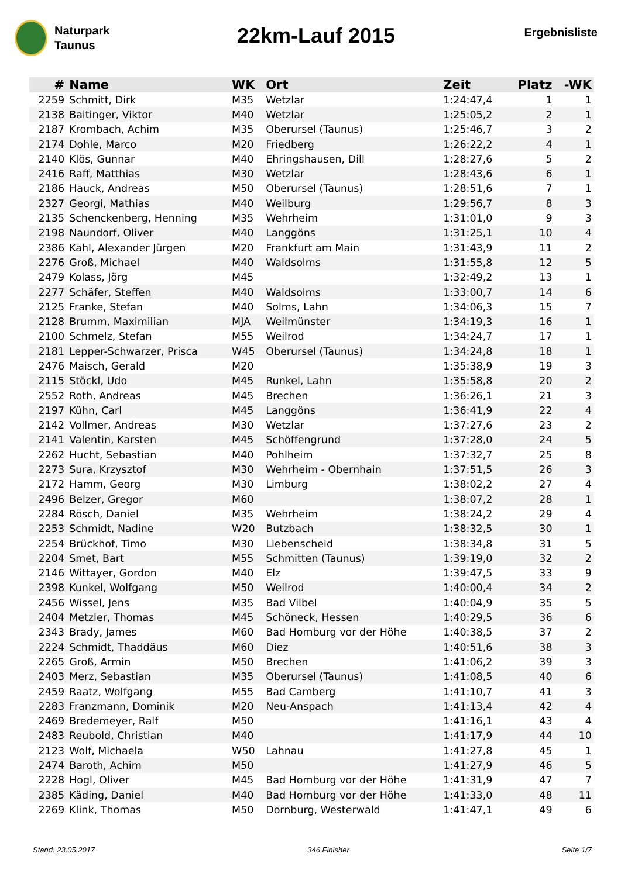Naturpark
Taunus
22km-Lauf 2015
Ergebnisliste
| # | Name | WK | Ort | Zeit | Platz | -WK |
| --- | --- | --- | --- | --- | --- | --- |
| 2259 | Schmitt, Dirk | M35 | Wetzlar | 1:24:47,4 | 1 | 1 |
| 2138 | Baitinger, Viktor | M40 | Wetzlar | 1:25:05,2 | 2 | 1 |
| 2187 | Krombach, Achim | M35 | Oberursel (Taunus) | 1:25:46,7 | 3 | 2 |
| 2174 | Dohle, Marco | M20 | Friedberg | 1:26:22,2 | 4 | 1 |
| 2140 | Klös, Gunnar | M40 | Ehringshausen, Dill | 1:28:27,6 | 5 | 2 |
| 2416 | Raff, Matthias | M30 | Wetzlar | 1:28:43,6 | 6 | 1 |
| 2186 | Hauck, Andreas | M50 | Oberursel (Taunus) | 1:28:51,6 | 7 | 1 |
| 2327 | Georgi, Mathias | M40 | Weilburg | 1:29:56,7 | 8 | 3 |
| 2135 | Schenckenberg, Henning | M35 | Wehrheim | 1:31:01,0 | 9 | 3 |
| 2198 | Naundorf, Oliver | M40 | Langgöns | 1:31:25,1 | 10 | 4 |
| 2386 | Kahl, Alexander Jürgen | M20 | Frankfurt am Main | 1:31:43,9 | 11 | 2 |
| 2276 | Groß, Michael | M40 | Waldsolms | 1:31:55,8 | 12 | 5 |
| 2479 | Kolass, Jörg | M45 | | 1:32:49,2 | 13 | 1 |
| 2277 | Schäfer, Steffen | M40 | Waldsolms | 1:33:00,7 | 14 | 6 |
| 2125 | Franke, Stefan | M40 | Solms, Lahn | 1:34:06,3 | 15 | 7 |
| 2128 | Brumm, Maximilian | MJA | Weilmünster | 1:34:19,3 | 16 | 1 |
| 2100 | Schmelz, Stefan | M55 | Weilrod | 1:34:24,7 | 17 | 1 |
| 2181 | Lepper-Schwarzer, Prisca | W45 | Oberursel (Taunus) | 1:34:24,8 | 18 | 1 |
| 2476 | Maisch, Gerald | M20 | | 1:35:38,9 | 19 | 3 |
| 2115 | Stöckl, Udo | M45 | Runkel, Lahn | 1:35:58,8 | 20 | 2 |
| 2552 | Roth, Andreas | M45 | Brechen | 1:36:26,1 | 21 | 3 |
| 2197 | Kühn, Carl | M45 | Langgöns | 1:36:41,9 | 22 | 4 |
| 2142 | Vollmer, Andreas | M30 | Wetzlar | 1:37:27,6 | 23 | 2 |
| 2141 | Valentin, Karsten | M45 | Schöffengrund | 1:37:28,0 | 24 | 5 |
| 2262 | Hucht, Sebastian | M40 | Pohlheim | 1:37:32,7 | 25 | 8 |
| 2273 | Sura, Krzysztof | M30 | Wehrheim - Obernhain | 1:37:51,5 | 26 | 3 |
| 2172 | Hamm, Georg | M30 | Limburg | 1:38:02,2 | 27 | 4 |
| 2496 | Belzer, Gregor | M60 | | 1:38:07,2 | 28 | 1 |
| 2284 | Rösch, Daniel | M35 | Wehrheim | 1:38:24,2 | 29 | 4 |
| 2253 | Schmidt, Nadine | W20 | Butzbach | 1:38:32,5 | 30 | 1 |
| 2254 | Brückhof, Timo | M30 | Liebenscheid | 1:38:34,8 | 31 | 5 |
| 2204 | Smet, Bart | M55 | Schmitten (Taunus) | 1:39:19,0 | 32 | 2 |
| 2146 | Wittayer, Gordon | M40 | Elz | 1:39:47,5 | 33 | 9 |
| 2398 | Kunkel, Wolfgang | M50 | Weilrod | 1:40:00,4 | 34 | 2 |
| 2456 | Wissel, Jens | M35 | Bad Vilbel | 1:40:04,9 | 35 | 5 |
| 2404 | Metzler, Thomas | M45 | Schöneck, Hessen | 1:40:29,5 | 36 | 6 |
| 2343 | Brady, James | M60 | Bad Homburg vor der Höhe | 1:40:38,5 | 37 | 2 |
| 2224 | Schmidt, Thaddäus | M60 | Diez | 1:40:51,6 | 38 | 3 |
| 2265 | Groß, Armin | M50 | Brechen | 1:41:06,2 | 39 | 3 |
| 2403 | Merz, Sebastian | M35 | Oberursel (Taunus) | 1:41:08,5 | 40 | 6 |
| 2459 | Raatz, Wolfgang | M55 | Bad Camberg | 1:41:10,7 | 41 | 3 |
| 2283 | Franzmann, Dominik | M20 | Neu-Anspach | 1:41:13,4 | 42 | 4 |
| 2469 | Bredemeyer, Ralf | M50 | | 1:41:16,1 | 43 | 4 |
| 2483 | Reubold, Christian | M40 | | 1:41:17,9 | 44 | 10 |
| 2123 | Wolf, Michaela | W50 | Lahnau | 1:41:27,8 | 45 | 1 |
| 2474 | Baroth, Achim | M50 | | 1:41:27,9 | 46 | 5 |
| 2228 | Hogl, Oliver | M45 | Bad Homburg vor der Höhe | 1:41:31,9 | 47 | 7 |
| 2385 | Käding, Daniel | M40 | Bad Homburg vor der Höhe | 1:41:33,0 | 48 | 11 |
| 2269 | Klink, Thomas | M50 | Dornburg, Westerwald | 1:41:47,1 | 49 | 6 |
Stand: 23.05.2017 346 Finisher Seite 1/7